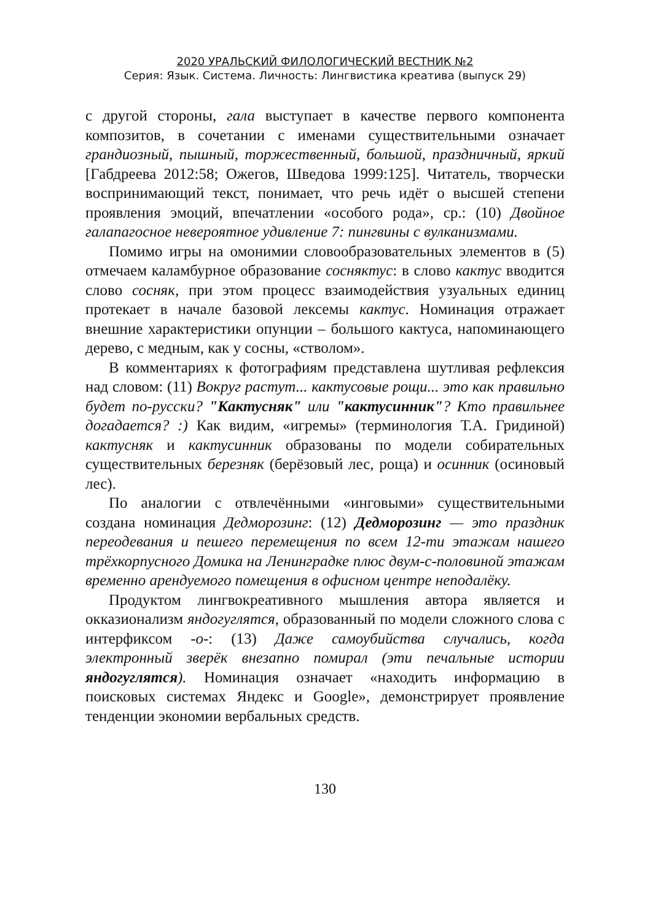2020 УРАЛЬСКИЙ ФИЛОЛОГИЧЕСКИЙ ВЕСТНИК №2
Серия: Язык. Система. Личность: Лингвистика креатива (выпуск 29)
с другой стороны, гала выступает в качестве первого компонента композитов, в сочетании с именами существительными означает грандиозный, пышный, торжественный, большой, праздничный, яркий [Габдреева 2012:58; Ожегов, Шведова 1999:125]. Читатель, творчески воспринимающий текст, понимает, что речь идёт о высшей степени проявления эмоций, впечатлении «особого рода», ср.: (10) Двойное галапагосное невероятное удивление 7: пингвины с вулканизмами.
Помимо игры на омонимии словообразовательных элементов в (5) отмечаем каламбурное образование сосняктус: в слово кактус вводится слово сосняк, при этом процесс взаимодействия узуальных единиц протекает в начале базовой лексемы кактус. Номинация отражает внешние характеристики опунции – большого кактуса, напоминающего дерево, с медным, как у сосны, «стволом».
В комментариях к фотографиям представлена шутливая рефлексия над словом: (11) Вокруг растут... кактусовые рощи... это как правильно будет по-русски? "Кактусняк" или "кактусинник"? Кто правильнее догадается? :) Как видим, «игремы» (терминология Т.А. Гридиной) кактусняк и кактусинник образованы по модели собирательных существительных березняк (берёзовый лес, роща) и осинник (осиновый лес).
По аналогии с отвлечёнными «инговыми» существительными создана номинация Дедморозинг: (12) Дедморозинг — это праздник переодевания и пешего перемещения по всем 12-ти этажам нашего трёхкорпусного Домика на Ленинградке плюс двум-с-половиной этажам временно арендуемого помещения в офисном центре неподалёку.
Продуктом лингвокреативного мышления автора является и окказионализм яндогуглятся, образованный по модели сложного слова с интерфиксом -о-: (13) Даже самоубийства случались, когда электронный зверёк внезапно помирал (эти печальные истории яндогуглятся). Номинация означает «находить информацию в поисковых системах Яндекс и Google», демонстрирует проявление тенденции экономии вербальных средств.
130